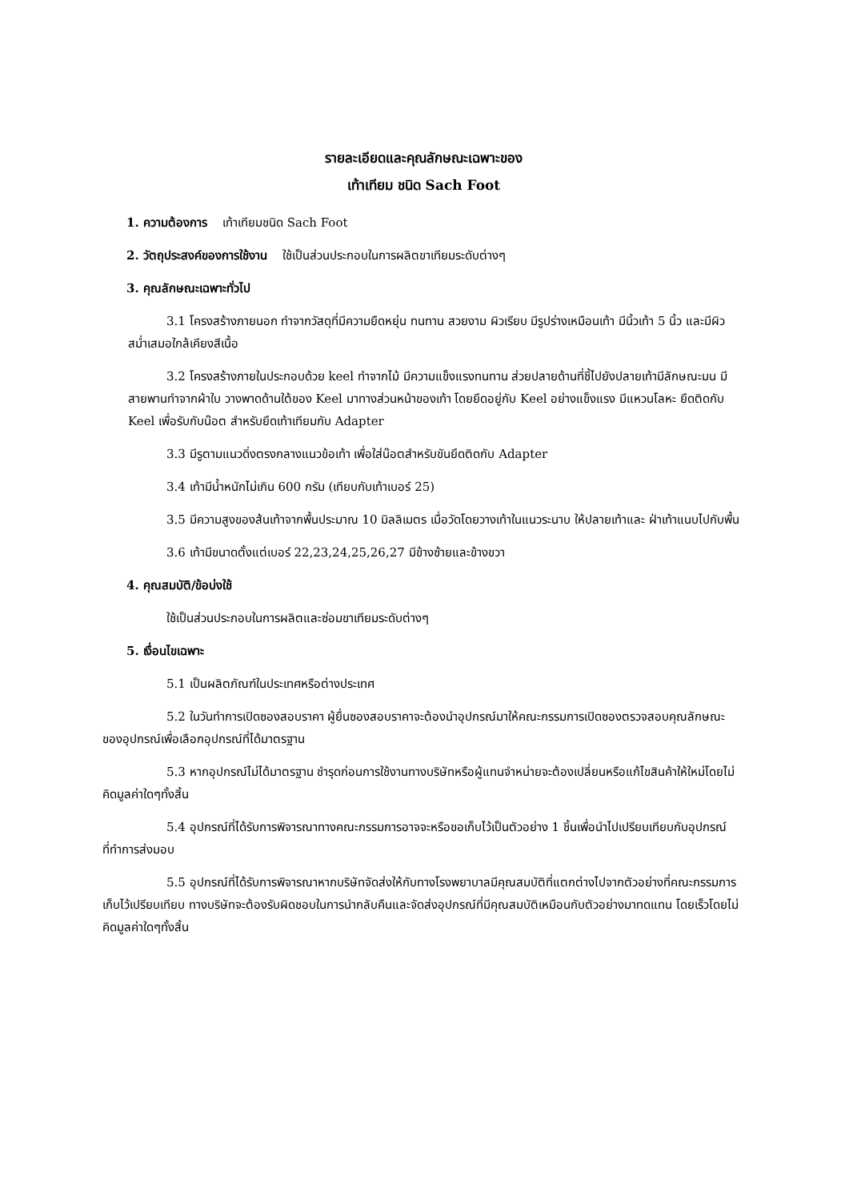รายละเอียดและคุณลักษณะเฉพาะของ
เท้าเทียม ชนิด Sach Foot
1. ความต้องการ เท้าเทียมชนิด Sach Foot
2. วัตถุประสงค์ของการใช้งาน ใช้เป็นส่วนประกอบในการผลิตขาเทียมระดับต่างๆ
3. คุณลักษณะเฉพาะทั่วไป
3.1 โครงสร้างภายนอก ทำจากวัสดุที่มีความยืดหยุ่น ทนทาน สวยงาม ผิวเรียบ มีรูปร่างเหมือนเท้า มีนิ้วเท้า 5 นิ้ว และมีผิวสม่ำเสมอใกล้เคียงสีเนื้อ
3.2 โครงสร้างภายในประกอบด้วย keel ทำจากไม้ มีความแข็งแรงทนทาน ส่วยปลายด้านที่ชี้ไปยังปลายเท้ามีลักษณะมน มีสายพานทำจากผ้าใบ วางพาดด้านใต้ของ Keel มาทางส่วนหน้าของเท้า โดยยึดอยู่กับ Keel อย่างแข็งแรง มีแหวนโลหะ ยึดติดกับ Keel เพื่อรับกับน๊อต สำหรับยึดเท้าเทียมกับ Adapter
3.3 มีรูตามแนวดิ่งตรงกลางแนวข้อเท้า เพื่อใส่น๊อตสำหรับขันยึดติดกับ Adapter
3.4 เท้ามีน้ำหนักไม่เกิน 600 กรัม (เทียบกับเท้าเบอร์ 25)
3.5 มีความสูงของส้นเท้าจากพื้นประมาณ 10 มิลลิเมตร เมื่อวัดโดยวางเท้าในแนวระนาบ ให้ปลายเท้าและ ฝ่าเท้าแนบไปกับพื้น
3.6 เท้ามีขนาดตั้งแต่เบอร์ 22,23,24,25,26,27 มีข้างซ้ายและข้างขวา
4. คุณสมบัติ/ข้อบ่งใช้
ใช้เป็นส่วนประกอบในการผลิตและซ่อมขาเทียมระดับต่างๆ
5. เงื่อนไขเฉพาะ
5.1 เป็นผลิตภัณฑ์ในประเทศหรือต่างประเทศ
5.2 ในวันทำการเปิดซองสอบราคา ผู้ยื่นซองสอบราคาจะต้องนำอุปกรณ์มาให้คณะกรรมการเปิดซองตรวจสอบคุณลักษณะของอุปกรณ์เพื่อเลือกอุปกรณ์ที่ได้มาตรฐาน
5.3 หากอุปกรณ์ไม่ได้มาตรฐาน ชำรุดก่อนการใช้งานทางบริษัทหรือผู้แทนจำหน่ายจะต้องเปลี่ยนหรือแก้ไขสินค้าให้ใหม่โดยไม่คิดมูลค่าใดๆทั้งสิ้น
5.4 อุปกรณ์ที่ได้รับการพิจารณาทางคณะกรรมการอาจจะหรือขอเก็บไว้เป็นตัวอย่าง 1 ชิ้นเพื่อนำไปเปรียบเทียบกับอุปกรณ์ที่ทำการส่งมอบ
5.5 อุปกรณ์ที่ได้รับการพิจารณาหากบริษัทจัดส่งให้กับทางโรงพยาบาลมีคุณสมบัติที่แตกต่างไปจากตัวอย่างที่คณะกรรมการเก็บไว้เปรียบเทียบ ทางบริษัทจะต้องรับผิดชอบในการนำกลับคืนและจัดส่งอุปกรณ์ที่มีคุณสมบัติเหมือนกับตัวอย่างมาทดแทน โดยเร็วโดยไม่คิดมูลค่าใดๆทั้งสิ้น